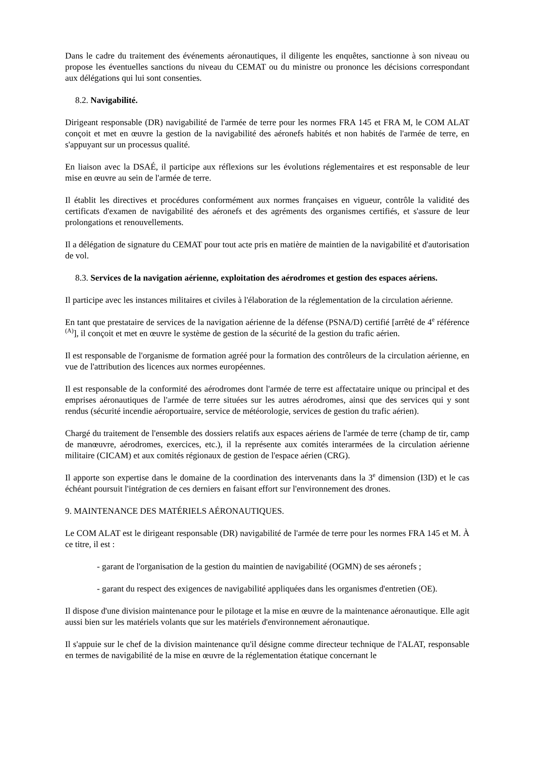Dans le cadre du traitement des événements aéronautiques, il diligente les enquêtes, sanctionne à son niveau ou propose les éventuelles sanctions du niveau du CEMAT ou du ministre ou prononce les décisions correspondant aux délégations qui lui sont consenties.
8.2. Navigabilité.
Dirigeant responsable (DR) navigabilité de l'armée de terre pour les normes FRA 145 et FRA M, le COM ALAT conçoit et met en œuvre la gestion de la navigabilité des aéronefs habités et non habités de l'armée de terre, en s'appuyant sur un processus qualité.
En liaison avec la DSAÉ, il participe aux réflexions sur les évolutions réglementaires et est responsable de leur mise en œuvre au sein de l'armée de terre.
Il établit les directives et procédures conformément aux normes françaises en vigueur, contrôle la validité des certificats d'examen de navigabilité des aéronefs et des agréments des organismes certifiés, et s'assure de leur prolongations et renouvellements.
Il a délégation de signature du CEMAT pour tout acte pris en matière de maintien de la navigabilité et d'autorisation de vol.
8.3. Services de la navigation aérienne, exploitation des aérodromes et gestion des espaces aériens.
Il participe avec les instances militaires et civiles à l'élaboration de la réglementation de la circulation aérienne.
En tant que prestataire de services de la navigation aérienne de la défense (PSNA/D) certifié [arrêté de 4<sup>e</sup> référence <sup>(A)</sup>], il conçoit et met en œuvre le système de gestion de la sécurité de la gestion du trafic aérien.
Il est responsable de l'organisme de formation agréé pour la formation des contrôleurs de la circulation aérienne, en vue de l'attribution des licences aux normes européennes.
Il est responsable de la conformité des aérodromes dont l'armée de terre est affectataire unique ou principal et des emprises aéronautiques de l'armée de terre situées sur les autres aérodromes, ainsi que des services qui y sont rendus (sécurité incendie aéroportuaire, service de météorologie, services de gestion du trafic aérien).
Chargé du traitement de l'ensemble des dossiers relatifs aux espaces aériens de l'armée de terre (champ de tir, camp de manœuvre, aérodromes, exercices, etc.), il la représente aux comités interarmées de la circulation aérienne militaire (CICAM) et aux comités régionaux de gestion de l'espace aérien (CRG).
Il apporte son expertise dans le domaine de la coordination des intervenants dans la 3<sup>e</sup> dimension (I3D) et le cas échéant poursuit l'intégration de ces derniers en faisant effort sur l'environnement des drones.
9. MAINTENANCE DES MATÉRIELS AÉRONAUTIQUES.
Le COM ALAT est le dirigeant responsable (DR) navigabilité de l'armée de terre pour les normes FRA 145 et M. À ce titre, il est :
- garant de l'organisation de la gestion du maintien de navigabilité (OGMN) de ses aéronefs ;
- garant du respect des exigences de navigabilité appliquées dans les organismes d'entretien (OE).
Il dispose d'une division maintenance pour le pilotage et la mise en œuvre de la maintenance aéronautique. Elle agit aussi bien sur les matériels volants que sur les matériels d'environnement aéronautique.
Il s'appuie sur le chef de la division maintenance qu'il désigne comme directeur technique de l'ALAT, responsable en termes de navigabilité de la mise en œuvre de la réglementation étatique concernant le